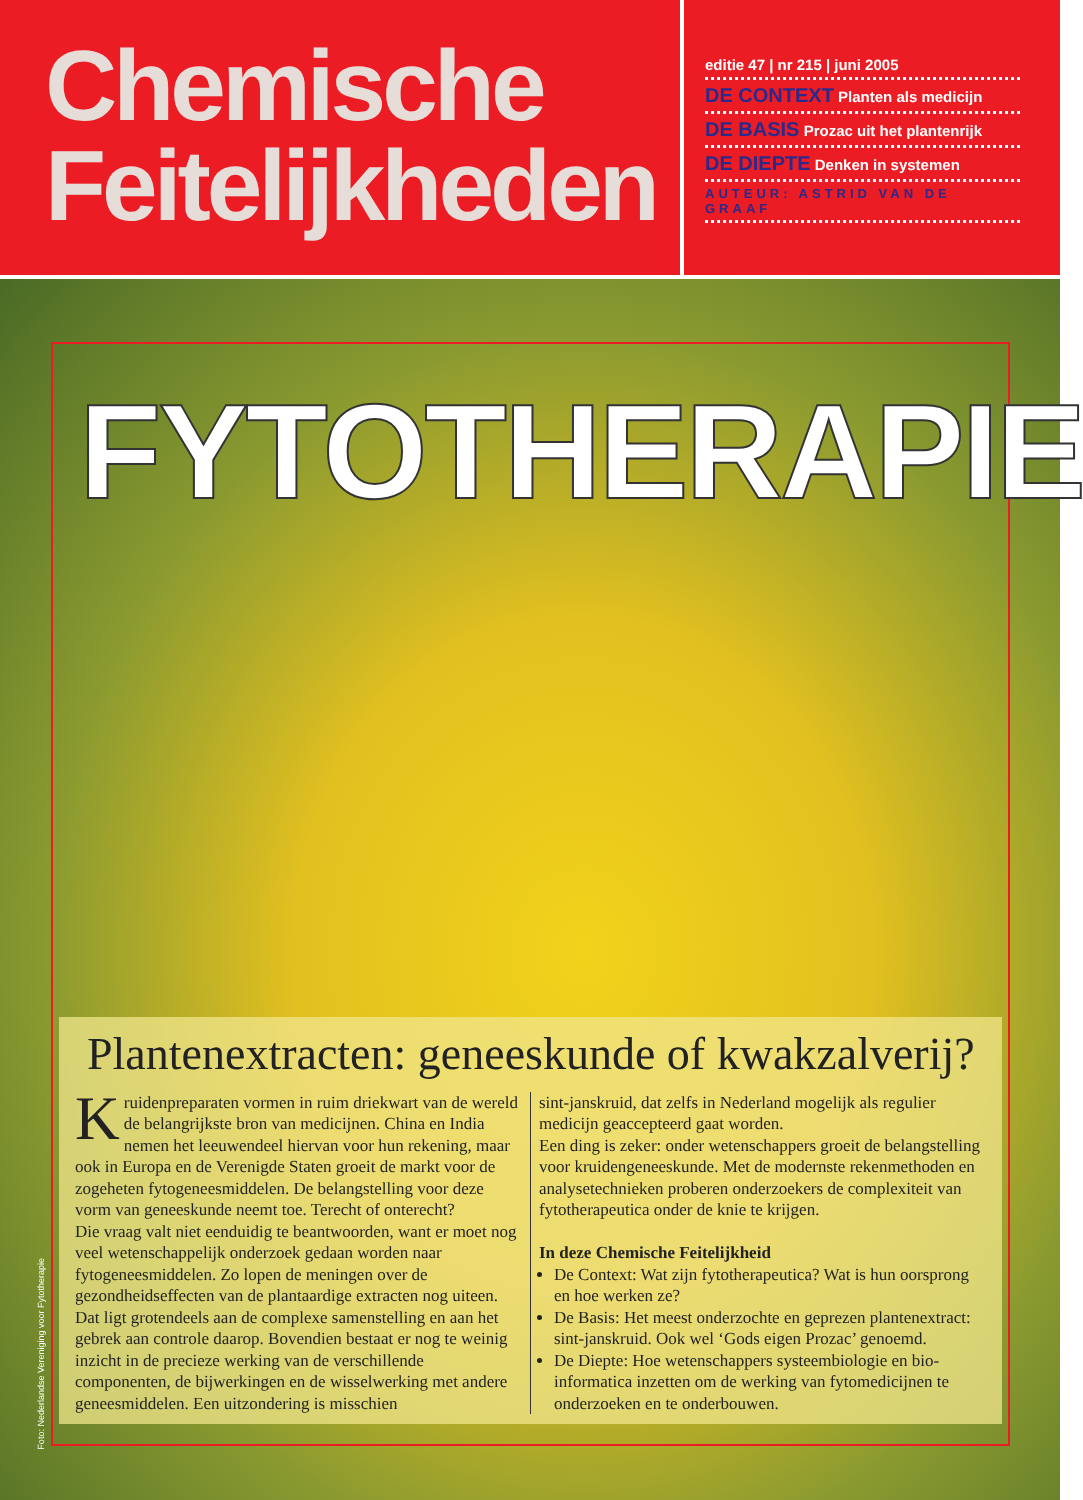Chemische
Feitelijkheden
editie 47 | nr 215 | juni 2005
DE CONTEXT Planten als medicijn
DE BASIS Prozac uit het plantenrijk
DE DIEPTE Denken in systemen
AUTEUR: ASTRID VAN DE GRAAF
FYTOTHERAPIE
Plantenextracten: geneeskunde of kwakzalverij?
Kruidenpreparaten vormen in ruim driekwart van de wereld de belangrijkste bron van medicijnen. China en India nemen het leeuwendeel hiervan voor hun rekening, maar ook in Europa en de Verenigde Staten groeit de markt voor de zogeheten fytogeneesmiddelen. De belangstelling voor deze vorm van geneeskunde neemt toe. Terecht of onterecht?
Die vraag valt niet eenduidig te beantwoorden, want er moet nog veel wetenschappelijk onderzoek gedaan worden naar fytogeneesmiddelen. Zo lopen de meningen over de gezondheidseffecten van de plantaardige extracten nog uiteen. Dat ligt grotendeels aan de complexe samenstelling en aan het gebrek aan controle daarop. Bovendien bestaat er nog te weinig inzicht in de precieze werking van de verschillende componenten, de bijwerkingen en de wisselwerking met andere geneesmiddelen. Een uitzondering is misschien
sint-janskruid, dat zelfs in Nederland mogelijk als regulier medicijn geaccepteerd gaat worden.
Een ding is zeker: onder wetenschappers groeit de belangstelling voor kruidengeneeskunde. Met de modernste rekenmethoden en analysetechnieken proberen onderzoekers de complexiteit van fytotherapeutica onder de knie te krijgen.
In deze Chemische Feitelijkheid
De Context: Wat zijn fytotherapeutica? Wat is hun oorsprong en hoe werken ze?
De Basis: Het meest onderzochte en geprezen plantenextract: sint-janskruid. Ook wel ‘Gods eigen Prozac’ genoemd.
De Diepte: Hoe wetenschappers systeembiologie en bio-informatica inzetten om de werking van fytomedicijnen te onderzoeken en te onderbouwen.
Foto: Nederlandse Vereniging voor Fytotherapie